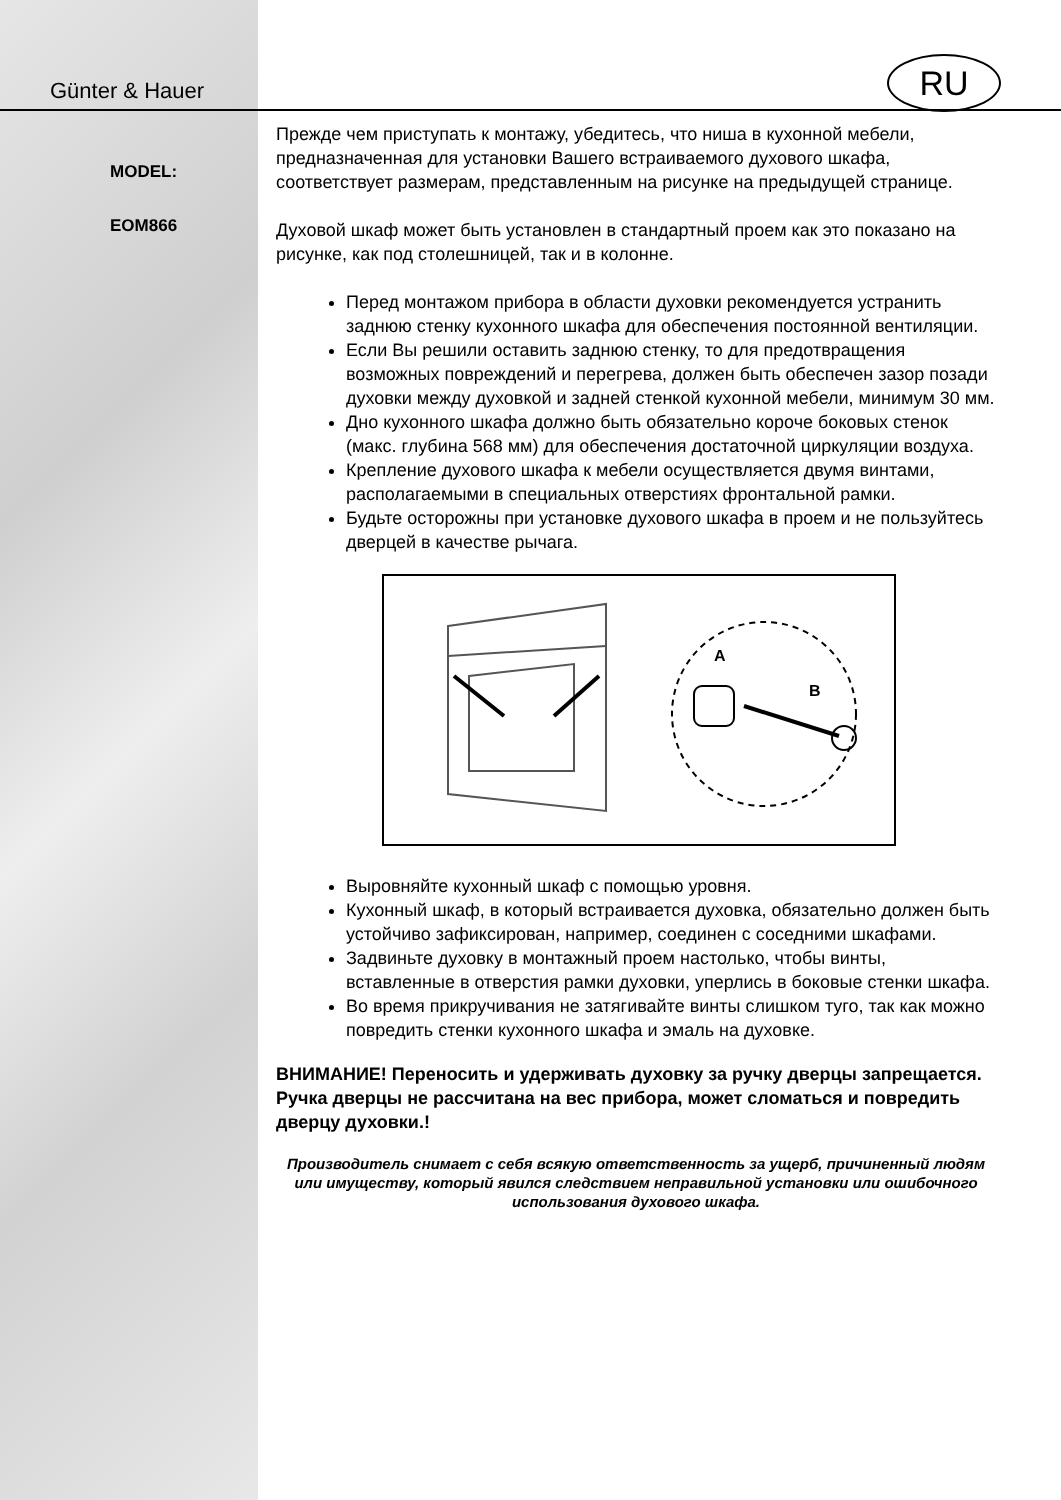RU
Günter & Hauer
MODEL:
EOM866
Прежде чем приступать к монтажу, убедитесь, что ниша в кухонной мебели, предназначенная для установки Вашего встраиваемого духового шкафа, соответствует размерам, представленным на рисунке на предыдущей странице.
Духовой шкаф может быть установлен в стандартный проем как это показано на рисунке, как под столешницей, так и в колонне.
Перед монтажом прибора в области духовки рекомендуется устранить заднюю стенку кухонного шкафа для обеспечения постоянной вентиляции.
Если Вы решили оставить заднюю стенку, то для предотвращения возможных повреждений и перегрева, должен быть обеспечен зазор позади духовки между духовкой и задней стенкой кухонной мебели, минимум 30 мм.
Дно кухонного шкафа должно быть обязательно короче боковых стенок (макс. глубина 568 мм) для обеспечения достаточной циркуляции воздуха.
Крепление духового шкафа к мебели осуществляется двумя винтами, располагаемыми в специальных отверстиях фронтальной рамки.
Будьте осторожны при установке духового шкафа в проем и не пользуйтесь дверцей в качестве рычага.
A
B
Выровняйте кухонный шкаф с помощью уровня.
Кухонный шкаф, в который встраивается духовка, обязательно должен быть устойчиво зафиксирован, например, соединен с соседними шкафами.
Задвиньте духовку в монтажный проем настолько, чтобы винты, вставленные в отверстия рамки духовки, уперлись в боковые стенки шкафа.
Во время прикручивания не затягивайте винты слишком туго, так как можно повредить стенки кухонного шкафа и эмаль на духовке.
ВНИМАНИЕ! Переносить и удерживать духовку за ручку дверцы запрещается. Ручка дверцы не рассчитана на вес прибора, может сломаться и повредить дверцу духовки.!
Производитель снимает с себя всякую ответственность за ущерб, причиненный людям или имуществу, который явился следствием неправильной установки или ошибочного использования духового шкафа.